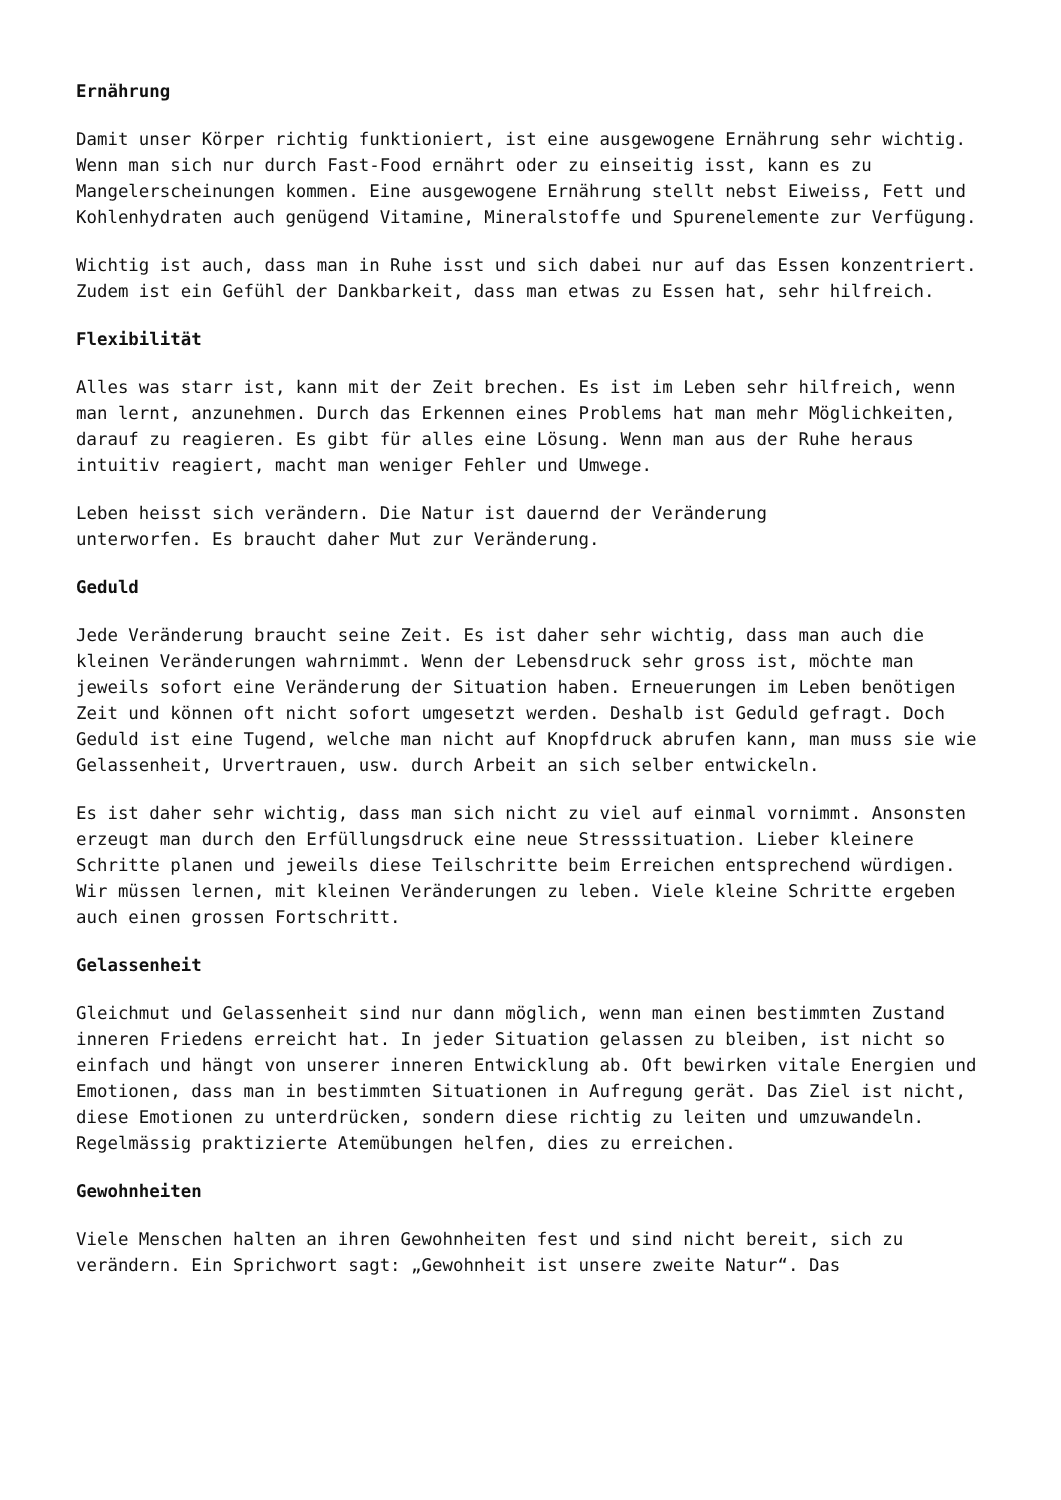Ernährung
Damit unser Körper richtig funktioniert, ist eine ausgewogene Ernährung sehr wichtig. Wenn man sich nur durch Fast-Food ernährt oder zu einseitig isst, kann es zu Mangelerscheinungen kommen. Eine ausgewogene Ernährung stellt nebst Eiweiss, Fett und Kohlenhydraten auch genügend Vitamine, Mineralstoffe und Spurenelemente zur Verfügung.
Wichtig ist auch, dass man in Ruhe isst und sich dabei nur auf das Essen konzentriert. Zudem ist ein Gefühl der Dankbarkeit, dass man etwas zu Essen hat, sehr hilfreich.
Flexibilität
Alles was starr ist, kann mit der Zeit brechen. Es ist im Leben sehr hilfreich, wenn man lernt, anzunehmen. Durch das Erkennen eines Problems hat man mehr Möglichkeiten, darauf zu reagieren. Es gibt für alles eine Lösung. Wenn man aus der Ruhe heraus intuitiv reagiert, macht man weniger Fehler und Umwege.
Leben heisst sich verändern. Die Natur ist dauernd der Veränderung
unterworfen. Es braucht daher Mut zur Veränderung.
Geduld
Jede Veränderung braucht seine Zeit. Es ist daher sehr wichtig, dass man auch die kleinen Veränderungen wahrnimmt. Wenn der Lebensdruck sehr gross ist, möchte man jeweils sofort eine Veränderung der Situation haben. Erneuerungen im Leben benötigen Zeit und können oft nicht sofort umgesetzt werden. Deshalb ist Geduld gefragt. Doch Geduld ist eine Tugend, welche man nicht auf Knopfdruck abrufen kann, man muss sie wie Gelassenheit, Urvertrauen, usw. durch Arbeit an sich selber entwickeln.
Es ist daher sehr wichtig, dass man sich nicht zu viel auf einmal vornimmt. Ansonsten erzeugt man durch den Erfüllungsdruck eine neue Stresssituation. Lieber kleinere Schritte planen und jeweils diese Teilschritte beim Erreichen entsprechend würdigen. Wir müssen lernen, mit kleinen Veränderungen zu leben. Viele kleine Schritte ergeben auch einen grossen Fortschritt.
Gelassenheit
Gleichmut und Gelassenheit sind nur dann möglich, wenn man einen bestimmten Zustand inneren Friedens erreicht hat. In jeder Situation gelassen zu bleiben, ist nicht so einfach und hängt von unserer inneren Entwicklung ab. Oft bewirken vitale Energien und Emotionen, dass man in bestimmten Situationen in Aufregung gerät. Das Ziel ist nicht, diese Emotionen zu unterdrücken, sondern diese richtig zu leiten und umzuwandeln. Regelmässig praktizierte Atemübungen helfen, dies zu erreichen.
Gewohnheiten
Viele Menschen halten an ihren Gewohnheiten fest und sind nicht bereit, sich zu verändern. Ein Sprichwort sagt: „Gewohnheit ist unsere zweite Natur“. Das